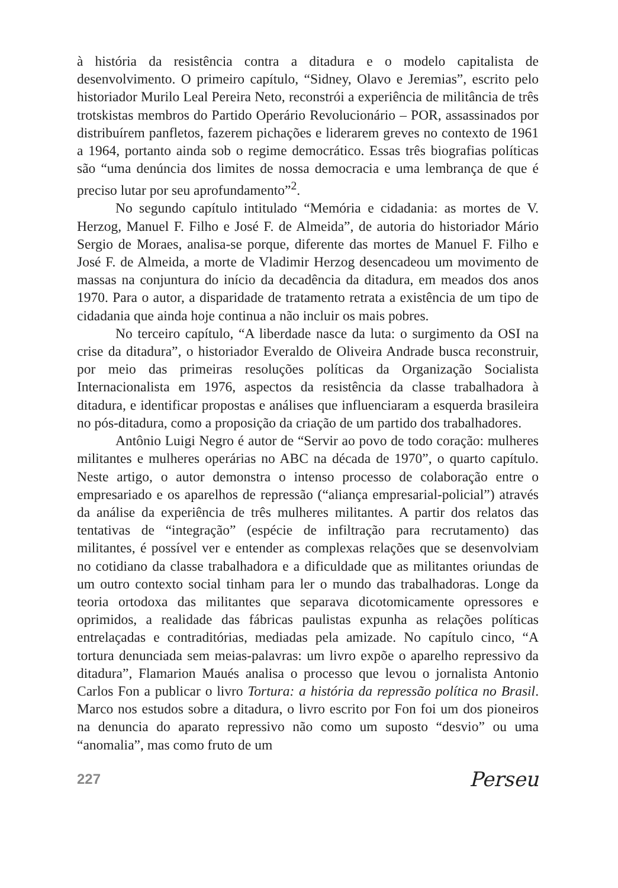à história da resistência contra a ditadura e o modelo capitalista de desenvolvimento. O primeiro capítulo, “Sidney, Olavo e Jeremias”, escrito pelo historiador Murilo Leal Pereira Neto, reconstrói a experiência de militância de três trotskistas membros do Partido Operário Revolucionário – POR, assassinados por distribuírem panfletos, fazerem pichações e liderarem greves no contexto de 1961 a 1964, portanto ainda sob o regime democrático. Essas três biografias políticas são “uma denúncia dos limites de nossa democracia e uma lembrança de que é preciso lutar por seu aprofundamento”<sup>2</sup>.
No segundo capítulo intitulado “Memória e cidadania: as mortes de V. Herzog, Manuel F. Filho e José F. de Almeida”, de autoria do historiador Mário Sergio de Moraes, analisa-se porque, diferente das mortes de Manuel F. Filho e José F. de Almeida, a morte de Vladimir Herzog desencadeou um movimento de massas na conjuntura do início da decadência da ditadura, em meados dos anos 1970. Para o autor, a disparidade de tratamento retrata a existência de um tipo de cidadania que ainda hoje continua a não incluir os mais pobres.
No terceiro capítulo, “A liberdade nasce da luta: o surgimento da OSI na crise da ditadura”, o historiador Everaldo de Oliveira Andrade busca reconstruir, por meio das primeiras resoluções políticas da Organização Socialista Internacionalista em 1976, aspectos da resistência da classe trabalhadora à ditadura, e identificar propostas e análises que influenciaram a esquerda brasileira no pós-ditadura, como a proposição da criação de um partido dos trabalhadores.
Antônio Luigi Negro é autor de “Servir ao povo de todo coração: mulheres militantes e mulheres operárias no ABC na década de 1970”, o quarto capítulo. Neste artigo, o autor demonstra o intenso processo de colaboração entre o empresariado e os aparelhos de repressão (“aliança empresarial-policial”) através da análise da experiência de três mulheres militantes. A partir dos relatos das tentativas de “integração” (espécie de infiltração para recrutamento) das militantes, é possível ver e entender as complexas relações que se desenvolviam no cotidiano da classe trabalhadora e a dificuldade que as militantes oriundas de um outro contexto social tinham para ler o mundo das trabalhadoras. Longe da teoria ortodoxa das militantes que separava dicotomicamente opressores e oprimidos, a realidade das fábricas paulistas expunha as relações políticas entrelaçadas e contraditórias, mediadas pela amizade. No capítulo cinco, “A tortura denunciada sem meias-palavras: um livro expõe o aparelho repressivo da ditadura”, Flamarion Maués analisa o processo que levou o jornalista Antonio Carlos Fon a publicar o livro Tortura: a história da repressão política no Brasil. Marco nos estudos sobre a ditadura, o livro escrito por Fon foi um dos pioneiros na denuncia do aparato repressivo não como um suposto “desvio” ou uma “anomalia”, mas como fruto de um
227 Perseu